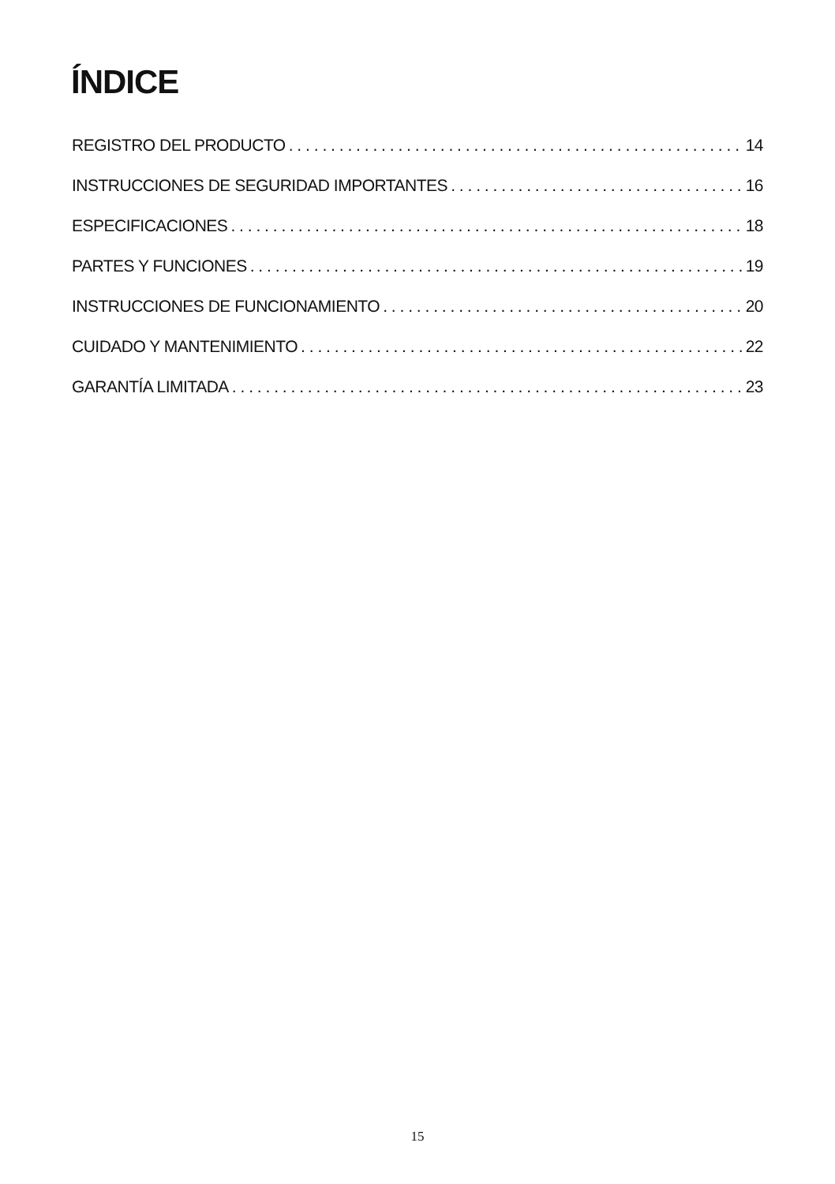ÍNDICE
REGISTRO DEL PRODUCTO 14
INSTRUCCIONES DE SEGURIDAD IMPORTANTES 16
ESPECIFICACIONES 18
PARTES Y FUNCIONES 19
INSTRUCCIONES DE FUNCIONAMIENTO 20
CUIDADO Y MANTENIMIENTO 22
GARANTÍA LIMITADA 23
15